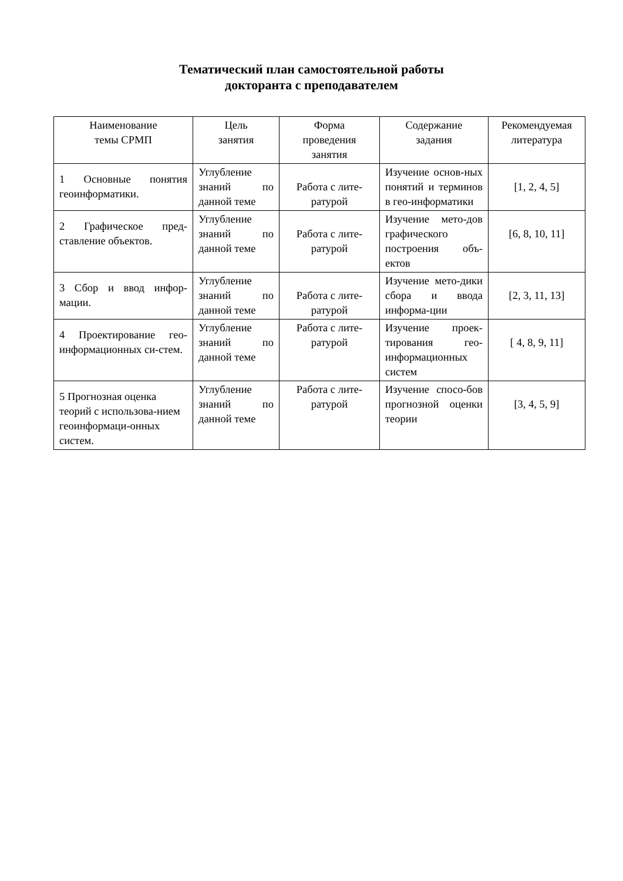Тематический план самостоятельной работы
докторанта с преподавателем
| Наименование темы СРМП | Цель занятия | Форма проведения занятия | Содержание задания | Рекомендуемая литература |
| --- | --- | --- | --- | --- |
| 1 Основные понятия геоинформатики. | Углубление знаний по данной теме | Работа с лите-ратурой | Изучение основ-ных понятий и терминов в гео-информатики | [1, 2, 4, 5] |
| 2 Графическое пред-ставление объектов. | Углубление знаний по данной теме | Работа с лите-ратурой | Изучение мето-дов графического построения объ-ектов | [6, 8, 10, 11] |
| 3 Сбор и ввод инфор-мации. | Углубление знаний по данной теме | Работа с лите-ратурой | Изучение мето-дики сбора и ввода информа-ции | [2, 3, 11, 13] |
| 4 Проектирование гео-информационных си-стем. | Углубление знаний по данной теме | Работа с лите-ратурой | Изучение проек-тирования гео-информационных систем | [ 4, 8, 9, 11] |
| 5 Прогнозная оценка теорий с использова-нием геоинформаци-онных систем. | Углубление знаний по данной теме | Работа с лите-ратурой | Изучение спосо-бов прогнозной оценки теории | [3, 4, 5, 9] |